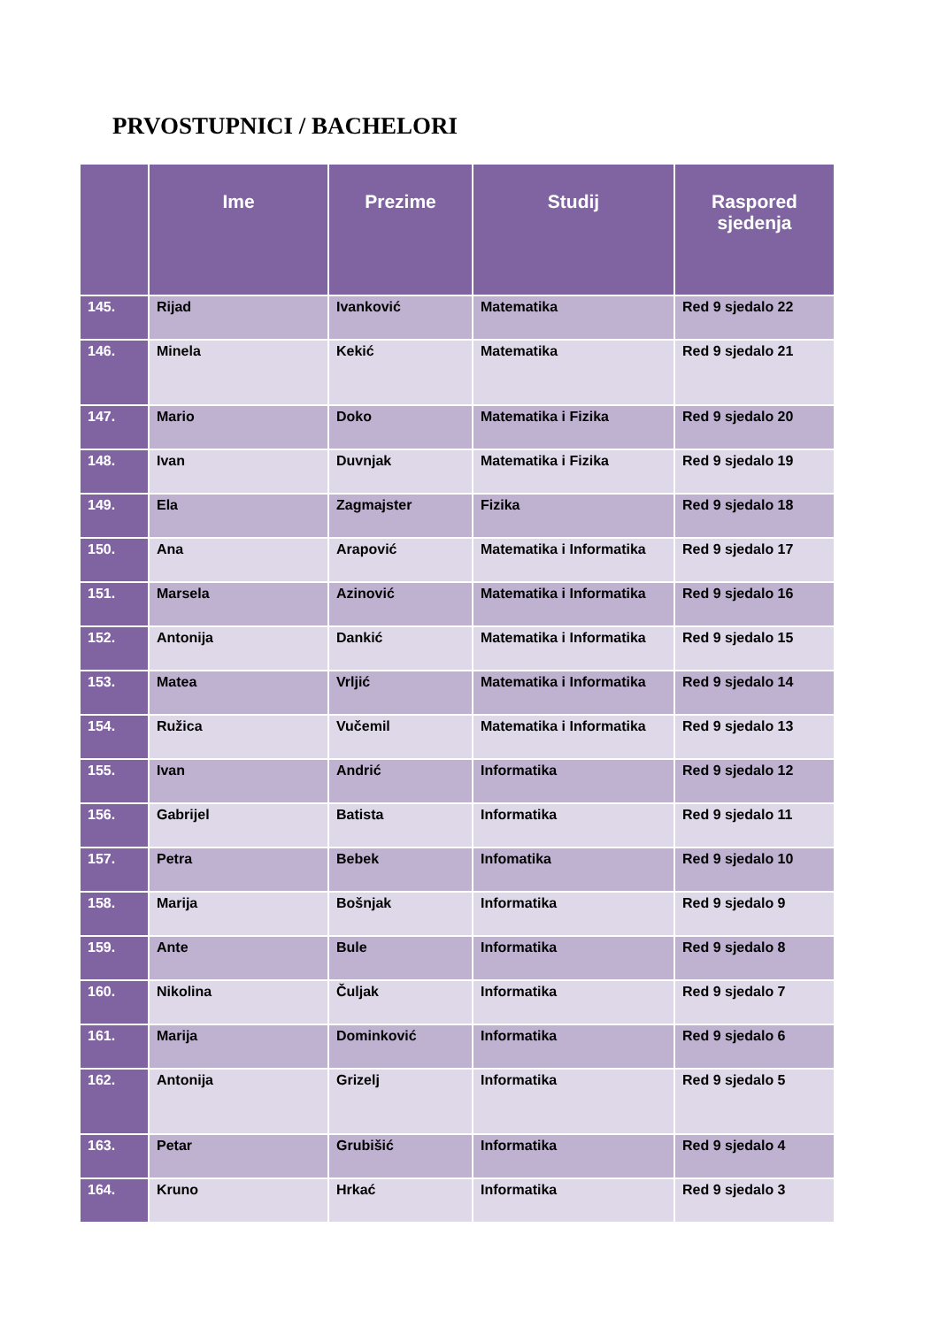PRVOSTUPNICI / BACHELORI
| | Ime | Prezime | Studij | Raspored sjedenja |
| --- | --- | --- | --- | --- |
| 145. | Rijad | Ivanković | Matematika | Red 9 sjedalo 22 |
| 146. | Minela | Kekić | Matematika | Red 9 sjedalo 21 |
| 147. | Mario | Doko | Matematika i Fizika | Red 9 sjedalo 20 |
| 148. | Ivan | Duvnjak | Matematika i Fizika | Red 9 sjedalo 19 |
| 149. | Ela | Zagmajster | Fizika | Red 9 sjedalo 18 |
| 150. | Ana | Arapović | Matematika i Informatika | Red 9 sjedalo 17 |
| 151. | Marsela | Azinović | Matematika i Informatika | Red 9 sjedalo 16 |
| 152. | Antonija | Dankić | Matematika i Informatika | Red 9 sjedalo 15 |
| 153. | Matea | Vrljić | Matematika i Informatika | Red 9 sjedalo 14 |
| 154. | Ružica | Vučemil | Matematika i Informatika | Red 9 sjedalo 13 |
| 155. | Ivan | Andrić | Informatika | Red 9 sjedalo 12 |
| 156. | Gabrijel | Batista | Informatika | Red 9 sjedalo 11 |
| 157. | Petra | Bebek | Infomatika | Red 9 sjedalo 10 |
| 158. | Marija | Bošnjak | Informatika | Red 9 sjedalo 9 |
| 159. | Ante | Bule | Informatika | Red 9 sjedalo 8 |
| 160. | Nikolina | Čuljak | Informatika | Red 9 sjedalo 7 |
| 161. | Marija | Dominković | Informatika | Red 9 sjedalo 6 |
| 162. | Antonija | Grizelj | Informatika | Red 9 sjedalo 5 |
| 163. | Petar | Grubišić | Informatika | Red 9 sjedalo 4 |
| 164. | Kruno | Hrkać | Informatika | Red 9 sjedalo 3 |